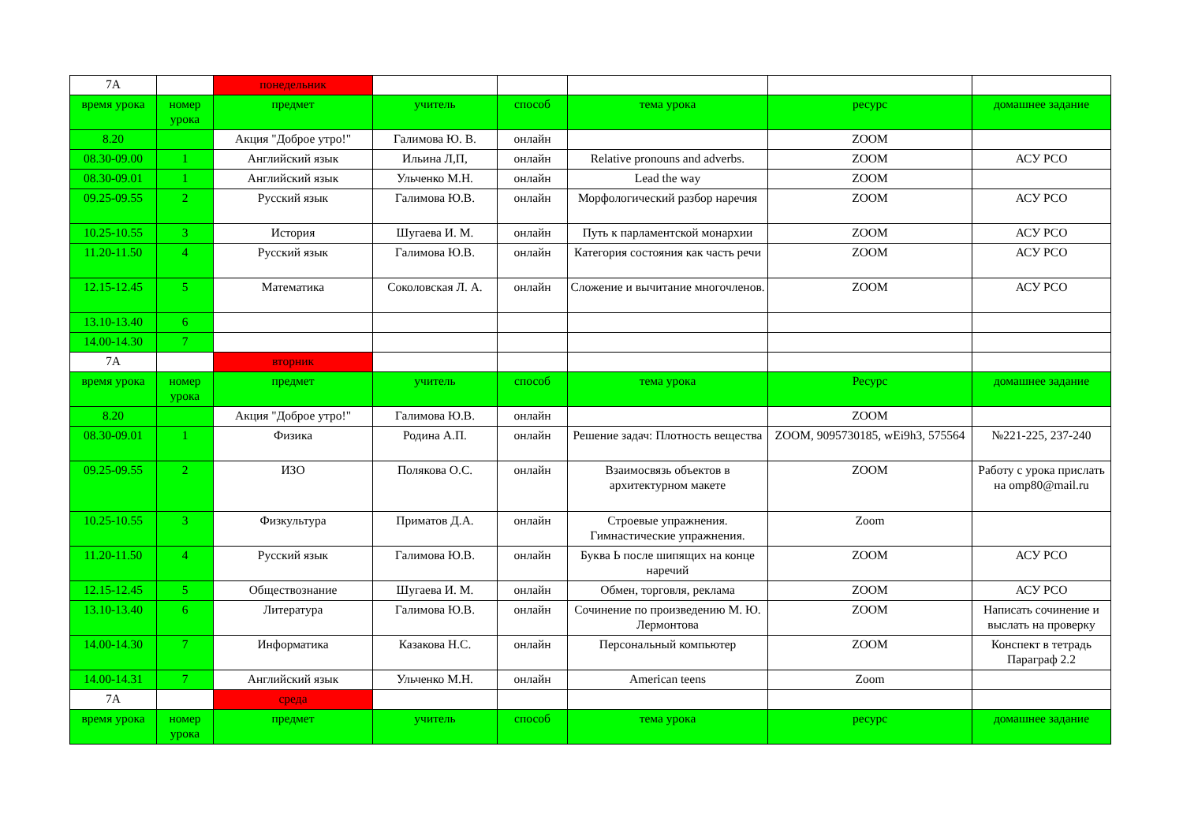| 7А | | понедельник | | | | | |
| время урока | номер урока | предмет | учитель | способ | тема урока | ресурс | домашнее задание |
| 8.20 | | Акция "Доброе утро!" | Галимова Ю. В. | онлайн | | ZOOM | |
| 08.30-09.00 | 1 | Английский язык | Ильина Л,П, | онлайн | Relative pronouns and adverbs. | ZOOM | АСУ РСО |
| 08.30-09.01 | 1 | Английский язык | Ульченко М.Н. | онлайн | Lead the way | ZOOM | |
| 09.25-09.55 | 2 | Русский язык | Галимова Ю.В. | онлайн | Морфологический разбор наречия | ZOOM | АСУ РСО |
| 10.25-10.55 | 3 | История | Шугаева И. М. | онлайн | Путь к парламентской монархии | ZOOM | АСУ РСО |
| 11.20-11.50 | 4 | Русский язык | Галимова Ю.В. | онлайн | Категория состояния как часть речи | ZOOM | АСУ РСО |
| 12.15-12.45 | 5 | Математика | Соколовская Л. А. | онлайн | Сложение и вычитание многочленов. | ZOOM | АСУ РСО |
| 13.10-13.40 | 6 | | | | | | |
| 14.00-14.30 | 7 | | | | | | |
| 7А | | вторник | | | | | |
| время урока | номер урока | предмет | учитель | способ | тема урока | Ресурс | домашнее задание |
| 8.20 | | Акция "Доброе утро!" | Галимова Ю.В. | онлайн | | ZOOM | |
| 08.30-09.01 | 1 | Физика | Родина А.П. | онлайн | Решение задач: Плотность вещества | ZOOM, 9095730185, wEi9h3, 575564 | №221-225, 237-240 |
| 09.25-09.55 | 2 | ИЗО | Полякова О.С. | онлайн | Взаимосвязь объектов в архитектурном макете | ZOOM | Работу с урока прислать на omp80@mail.ru |
| 10.25-10.55 | 3 | Физкультура | Приматов Д.А. | онлайн | Строевые упражнения. Гимнастические упражнения. | Zoom | |
| 11.20-11.50 | 4 | Русский язык | Галимова Ю.В. | онлайн | Буква Ь после шипящих на конце наречий | ZOOM | АСУ РСО |
| 12.15-12.45 | 5 | Обществознание | Шугаева И. М. | онлайн | Обмен, торговля, реклама | ZOOM | АСУ РСО |
| 13.10-13.40 | 6 | Литература | Галимова Ю.В. | онлайн | Сочинение по произведению М. Ю. Лермонтова | ZOOM | Написать сочинение и выслать на проверку |
| 14.00-14.30 | 7 | Информатика | Казакова Н.С. | онлайн | Персональный компьютер | ZOOM | Конспект в тетрадь Параграф 2.2 |
| 14.00-14.31 | 7 | Английский язык | Ульченко М.Н. | онлайн | American teens | Zoom | |
| 7А | | среда | | | | | |
| время урока | номер урока | предмет | учитель | способ | тема урока | ресурс | домашнее задание |